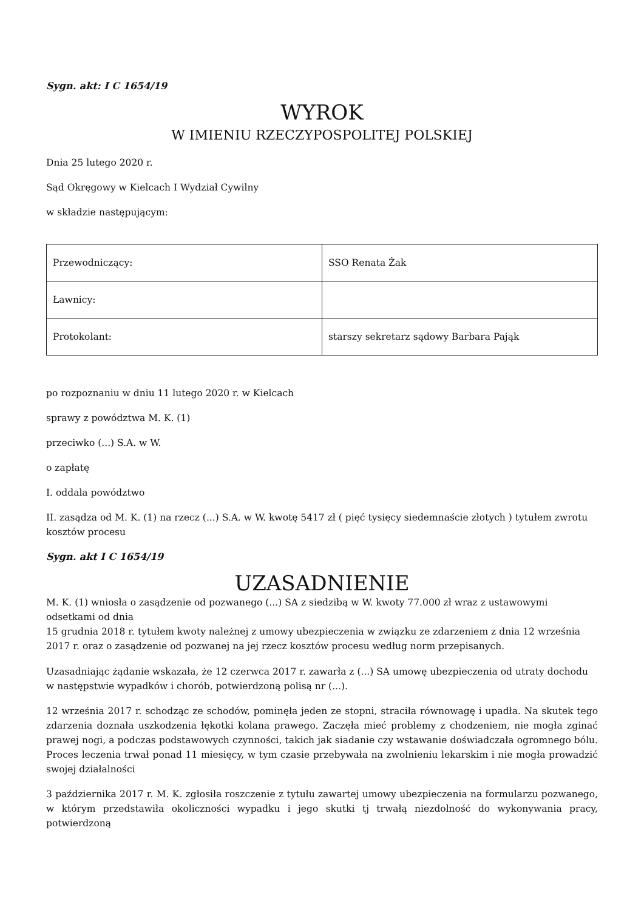Sygn. akt: I C 1654/19
WYROK
W IMIENIU RZECZYPOSPOLITEJ POLSKIEJ
Dnia 25 lutego 2020 r.
Sąd Okręgowy w Kielcach I Wydział Cywilny
w składzie następującym:
| Przewodniczący: | SSO Renata Żak |
| Ławnicy: | |
| Protokolant: | starszy sekretarz sądowy Barbara Pająk |
po rozpoznaniu w dniu 11 lutego 2020 r. w Kielcach
sprawy z powództwa M. K. (1)
przeciwko (...) S.A. w W.
o zapłatę
I. oddala powództwo
II. zasądza od M. K. (1) na rzecz (...) S.A. w W. kwotę 5417 zł ( pięć tysięcy siedemnaście złotych ) tytułem zwrotu kosztów procesu
Sygn. akt I C 1654/19
UZASADNIENIE
M. K. (1) wniosła o zasądzenie od pozwanego (...) SA z siedzibą w W. kwoty 77.000 zł wraz z ustawowymi odsetkami od dnia
15 grudnia 2018 r. tytułem kwoty należnej z umowy ubezpieczenia w związku ze zdarzeniem z dnia 12 września 2017 r. oraz o zasądzenie od pozwanej na jej rzecz kosztów procesu według norm przepisanych.
Uzasadniając żądanie wskazała, że 12 czerwca 2017 r. zawarła z (...) SA umowę ubezpieczenia od utraty dochodu w następstwie wypadków i chorób, potwierdzoną polisą nr (...).
12 września 2017 r. schodząc ze schodów, pominęła jeden ze stopni, straciła równowagę i upadła. Na skutek tego zdarzenia doznała uszkodzenia łękotki kolana prawego. Zaczęła mieć problemy z chodzeniem, nie mogła zginać prawej nogi, a podczas podstawowych czynności, takich jak siadanie czy wstawanie doświadczała ogromnego bólu. Proces leczenia trwał ponad 11 miesięcy, w tym czasie przebywała na zwolnieniu lekarskim i nie mogła prowadzić swojej działalności
3 października 2017 r. M. K. zgłosiła roszczenie z tytułu zawartej umowy ubezpieczenia na formularzu pozwanego, w którym przedstawiła okoliczności wypadku i jego skutki tj trwałą niezdolność do wykonywania pracy, potwierdzoną